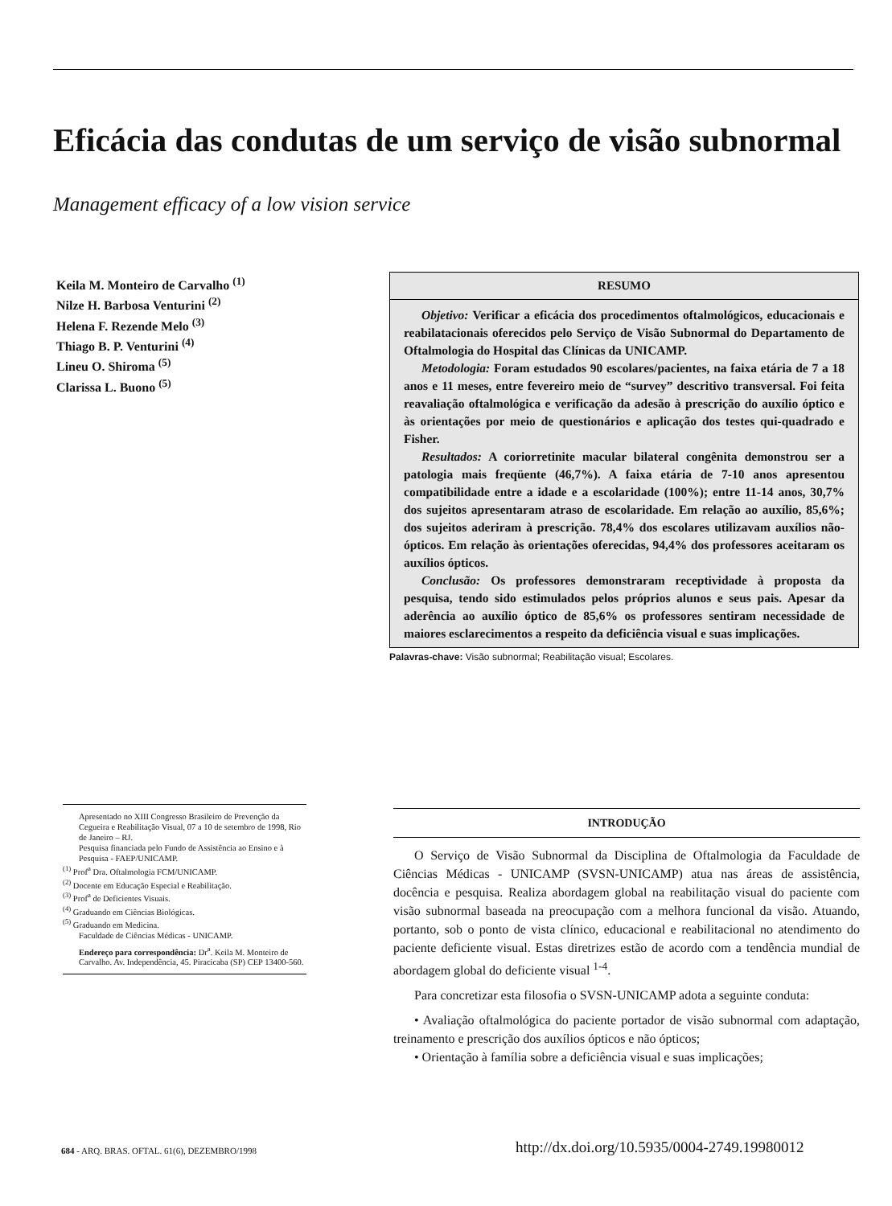Eficácia das condutas de um serviço de visão subnormal
Management efficacy of a low vision service
Keila M. Monteiro de Carvalho <sup>(1)</sup>
Nilze H. Barbosa Venturini <sup>(2)</sup>
Helena F. Rezende Melo <sup>(3)</sup>
Thiago B. P. Venturini <sup>(4)</sup>
Lineu O. Shiroma <sup>(5)</sup>
Clarissa L. Buono <sup>(5)</sup>
RESUMO
Objetivo: Verificar a eficácia dos procedimentos oftalmológicos, educacionais e reabilatacionais oferecidos pelo Serviço de Visão Subnormal do Departamento de Oftalmologia do Hospital das Clínicas da UNICAMP.
Metodologia: Foram estudados 90 escolares/pacientes, na faixa etária de 7 a 18 anos e 11 meses, entre fevereiro meio de “survey” descritivo transversal. Foi feita reavaliação oftalmológica e verificação da adesão à prescrição do auxílio óptico e às orientações por meio de questionários e aplicação dos testes qui-quadrado e Fisher.
Resultados: A coriorretinite macular bilateral congênita demonstrou ser a patologia mais freqüente (46,7%). A faixa etária de 7-10 anos apresentou compatibilidade entre a idade e a escolaridade (100%); entre 11-14 anos, 30,7% dos sujeitos apresentaram atraso de escolaridade. Em relação ao auxílio, 85,6%; dos sujeitos aderiram à prescrição. 78,4% dos escolares utilizavam auxílios não-ópticos. Em relação às orientações oferecidas, 94,4% dos professores aceitaram os auxílios ópticos.
Conclusão: Os professores demonstraram receptividade à proposta da pesquisa, tendo sido estimulados pelos próprios alunos e seus pais. Apesar da aderência ao auxílio óptico de 85,6% os professores sentiram necessidade de maiores esclarecimentos a respeito da deficiência visual e suas implicações.
Palavras-chave: Visão subnormal; Reabilitação visual; Escolares.
Apresentado no XIII Congresso Brasileiro de Prevenção da Cegueira e Reabilitação Visual, 07 a 10 de setembro de 1998, Rio de Janeiro – RJ.
Pesquisa financiada pelo Fundo de Assistência ao Ensino e à Pesquisa - FAEP/UNICAMP.
<sup>(1)</sup> Prof<sup>a</sup> Dra. Oftalmologia FCM/UNICAMP.
<sup>(2)</sup> Docente em Educação Especial e Reabilitação.
<sup>(3)</sup> Prof<sup>a</sup> de Deficientes Visuais.
<sup>(4)</sup> Graduando em Ciências Biológicas.
<sup>(5)</sup> Graduando em Medicina.
Faculdade de Ciências Médicas - UNICAMP.
Endereço para correspondência: Dr<sup>a</sup>. Keila M. Monteiro de Carvalho. Av. Independência, 45. Piracicaba (SP) CEP 13400-560.
INTRODUÇÃO
O Serviço de Visão Subnormal da Disciplina de Oftalmologia da Faculdade de Ciências Médicas - UNICAMP (SVSN-UNICAMP) atua nas áreas de assistência, docência e pesquisa. Realiza abordagem global na reabilitação visual do paciente com visão subnormal baseada na preocupação com a melhora funcional da visão. Atuando, portanto, sob o ponto de vista clínico, educacional e reabilitacional no atendimento do paciente deficiente visual. Estas diretrizes estão de acordo com a tendência mundial de abordagem global do deficiente visual <sup>1-4</sup>.
Para concretizar esta filosofia o SVSN-UNICAMP adota a seguinte conduta:
• Avaliação oftalmológica do paciente portador de visão subnormal com adaptação, treinamento e prescrição dos auxílios ópticos e não ópticos;
• Orientação à família sobre a deficiência visual e suas implicações;
684 - ARQ. BRAS. OFTAL. 61(6), DEZEMBRO/1998
http://dx.doi.org/10.5935/0004-2749.19980012